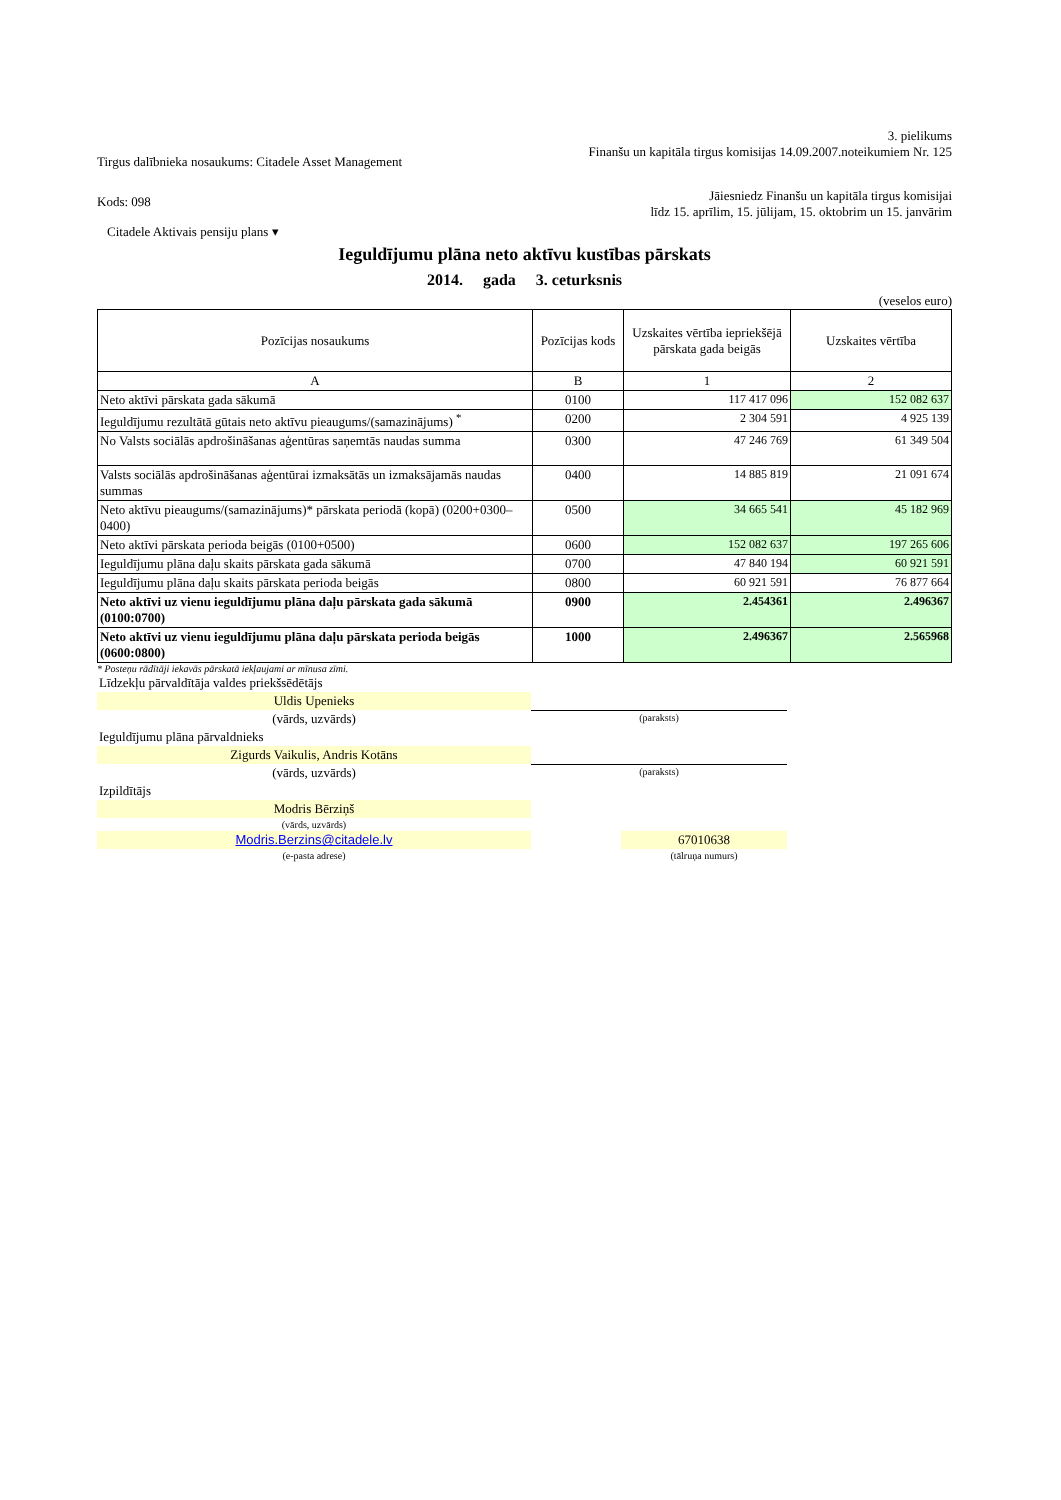3. pielikums
Tirgus dalībnieka nosaukums: Citadele Asset Management
Finanšu un kapitāla tirgus komisijas 14.09.2007.noteikumiem Nr. 125
Kods: 098
Jāiesniedz Finanšu un kapitāla tirgus komisijai
līdz 15. aprīlim, 15. jūlijam, 15. oktobrim un 15. janvārim
Citadele Aktivais pensiju plans ▾
Ieguldījumu plāna neto aktīvu kustības pārskats
2014. gada 3. ceturksnis
(veselos euro)
| Pozīcijas nosaukums | Pozīcijas kods | Uzskaites vērtība iepriekšējā pārskata gada beigās | Uzskaites vērtība |
| --- | --- | --- | --- |
| A | B | 1 | 2 |
| Neto aktīvi pārskata gada sākumā | 0100 | 117 417 096 | 152 082 637 |
| Ieguldījumu rezultātā gūtais neto aktīvu pieaugums/(samazinājums) <sup>*</sup> | 0200 | 2 304 591 | 4 925 139 |
| No Valsts sociālās apdrošināšanas aģentūras saņemtās naudas summa | 0300 | 47 246 769 | 61 349 504 |
| Valsts sociālās apdrošināšanas aģentūrai izmaksātās un izmaksājamās naudas summas | 0400 | 14 885 819 | 21 091 674 |
| Neto aktīvu pieaugums/(samazinājums)* pārskata periodā (kopā) (0200+0300–0400) | 0500 | 34 665 541 | 45 182 969 |
| Neto aktīvi pārskata perioda beigās (0100+0500) | 0600 | 152 082 637 | 197 265 606 |
| Ieguldījumu plāna daļu skaits pārskata gada sākumā | 0700 | 47 840 194 | 60 921 591 |
| Ieguldījumu plāna daļu skaits pārskata perioda beigās | 0800 | 60 921 591 | 76 877 664 |
| Neto aktīvi uz vienu ieguldījumu plāna daļu pārskata gada sākumā (0100:0700) | 0900 | 2.454361 | 2.496367 |
| Neto aktīvi uz vienu ieguldījumu plāna daļu pārskata perioda beigās (0600:0800) | 1000 | 2.496367 | 2.565968 |
* Posteņu rādītāji iekavās pārskatā iekļaujami ar mīnusa zīmi.
| Līdzekļu pārvaldītāja valdes priekšsēdētājs | | | |
| Uldis Upenieks | | | |
| (vārds, uzvārds) | (paraksts) | | |
| Ieguldījumu plāna pārvaldnieks | | | |
| Zigurds Vaikulis, Andris Kotāns | | | |
| (vārds, uzvārds) | (paraksts) | | |
| Izpildītājs | | | |
| Modris Bērziņš | | | |
| (vārds, uzvārds) | | | |
| Modris.Berzins@citadele.lv | | 67010638 | |
| (e-pasta adrese) | | (tālruņa numurs) | |